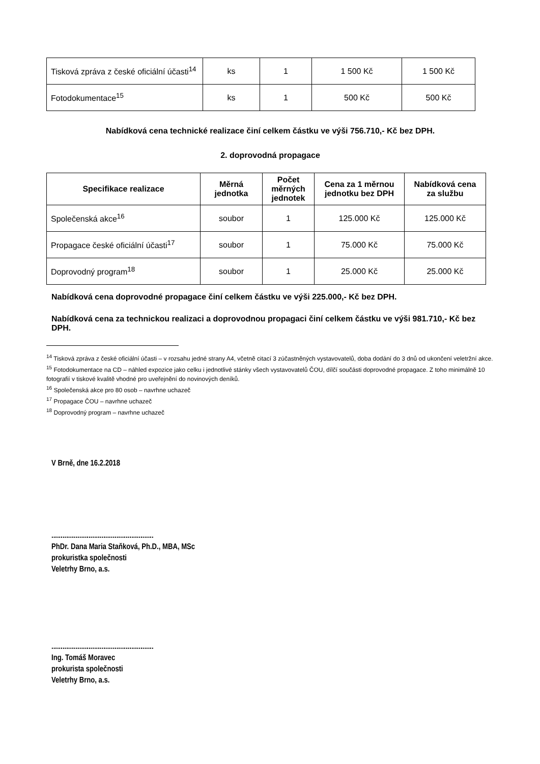| Tisková zpráva z české oficiální účasti<sup>14</sup> | ks | 1 | 1 500 Kč | 1 500 Kč |
| Fotodokumentace<sup>15</sup> | ks | 1 | 500 Kč | 500 Kč |
Nabídková cena technické realizace činí celkem částku ve výši 756.710,- Kč bez DPH.
2. doprovodná propagace
| Specifikace realizace | Měrná jednotka | Počet měrných jednotek | Cena za 1 měrnou jednotku bez DPH | Nabídková cena za službu |
| --- | --- | --- | --- | --- |
| Společenská akce<sup>16</sup> | soubor | 1 | 125.000 Kč | 125.000 Kč |
| Propagace české oficiální účasti<sup>17</sup> | soubor | 1 | 75.000 Kč | 75.000 Kč |
| Doprovodný program<sup>18</sup> | soubor | 1 | 25.000 Kč | 25.000 Kč |
Nabídková cena doprovodné propagace činí celkem částku ve výši 225.000,- Kč bez DPH.
Nabídková cena za technickou realizaci a doprovodnou propagaci činí celkem částku ve výši 981.710,- Kč bez DPH.
<sup>14</sup> Tisková zpráva z české oficiální účasti – v rozsahu jedné strany A4, včetně citací 3 zúčastněných vystavovatelů, doba dodání do 3 dnů od ukončení veletržní akce.
<sup>15</sup> Fotodokumentace na CD – náhled expozice jako celku i jednotlivé stánky všech vystavovatelů ČOU, dílčí součásti doprovodné propagace. Z toho minimálně 10 fotografií v tiskové kvalitě vhodné pro uveřejnění do novinových deníků.
<sup>16</sup> Společenská akce pro 80 osob – navrhne uchazeč
<sup>17</sup> Propagace ČOU – navrhne uchazeč
<sup>18</sup> Doprovodný program – navrhne uchazeč
V Brně, dne 16.2.2018
.......................................................
PhDr. Dana Maria Staňková, Ph.D., MBA, MSc
prokuristka společnosti
Veletrhy Brno, a.s.
.......................................................
Ing. Tomáš Moravec
prokurista společnosti
Veletrhy Brno, a.s.